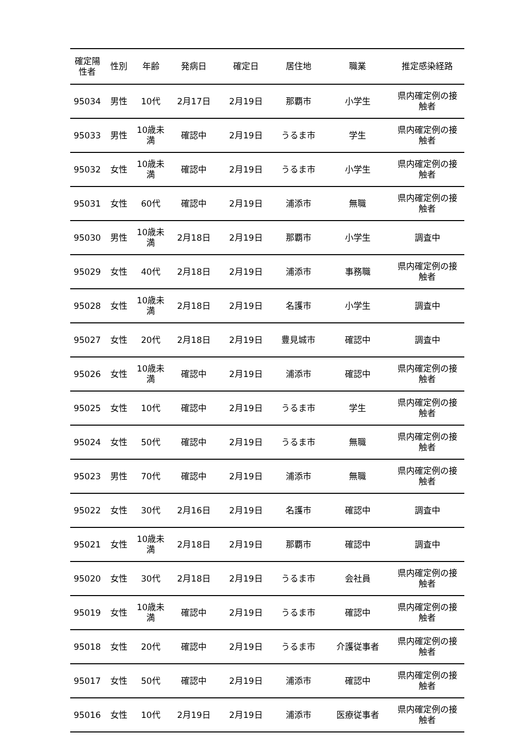| 確定陽 性者 | 性別 | 年齢 | 発病日 | 確定日 | 居住地 | 職業 | 推定感染経路 |
| --- | --- | --- | --- | --- | --- | --- | --- |
| 95034 | 男性 | 10代 | 2月17日 | 2月19日 | 那覇市 | 小学生 | 県内確定例の接 触者 |
| 95033 | 男性 | 10歳未 満 | 確認中 | 2月19日 | うるま市 | 学生 | 県内確定例の接 触者 |
| 95032 | 女性 | 10歳未 満 | 確認中 | 2月19日 | うるま市 | 小学生 | 県内確定例の接 触者 |
| 95031 | 女性 | 60代 | 確認中 | 2月19日 | 浦添市 | 無職 | 県内確定例の接 触者 |
| 95030 | 男性 | 10歳未 満 | 2月18日 | 2月19日 | 那覇市 | 小学生 | 調査中 |
| 95029 | 女性 | 40代 | 2月18日 | 2月19日 | 浦添市 | 事務職 | 県内確定例の接 触者 |
| 95028 | 女性 | 10歳未 満 | 2月18日 | 2月19日 | 名護市 | 小学生 | 調査中 |
| 95027 | 女性 | 20代 | 2月18日 | 2月19日 | 豊見城市 | 確認中 | 調査中 |
| 95026 | 女性 | 10歳未 満 | 確認中 | 2月19日 | 浦添市 | 確認中 | 県内確定例の接 触者 |
| 95025 | 女性 | 10代 | 確認中 | 2月19日 | うるま市 | 学生 | 県内確定例の接 触者 |
| 95024 | 女性 | 50代 | 確認中 | 2月19日 | うるま市 | 無職 | 県内確定例の接 触者 |
| 95023 | 男性 | 70代 | 確認中 | 2月19日 | 浦添市 | 無職 | 県内確定例の接 触者 |
| 95022 | 女性 | 30代 | 2月16日 | 2月19日 | 名護市 | 確認中 | 調査中 |
| 95021 | 女性 | 10歳未 満 | 2月18日 | 2月19日 | 那覇市 | 確認中 | 調査中 |
| 95020 | 女性 | 30代 | 2月18日 | 2月19日 | うるま市 | 会社員 | 県内確定例の接 触者 |
| 95019 | 女性 | 10歳未 満 | 確認中 | 2月19日 | うるま市 | 確認中 | 県内確定例の接 触者 |
| 95018 | 女性 | 20代 | 確認中 | 2月19日 | うるま市 | 介護従事者 | 県内確定例の接 触者 |
| 95017 | 女性 | 50代 | 確認中 | 2月19日 | 浦添市 | 確認中 | 県内確定例の接 触者 |
| 95016 | 女性 | 10代 | 2月19日 | 2月19日 | 浦添市 | 医療従事者 | 県内確定例の接 触者 |